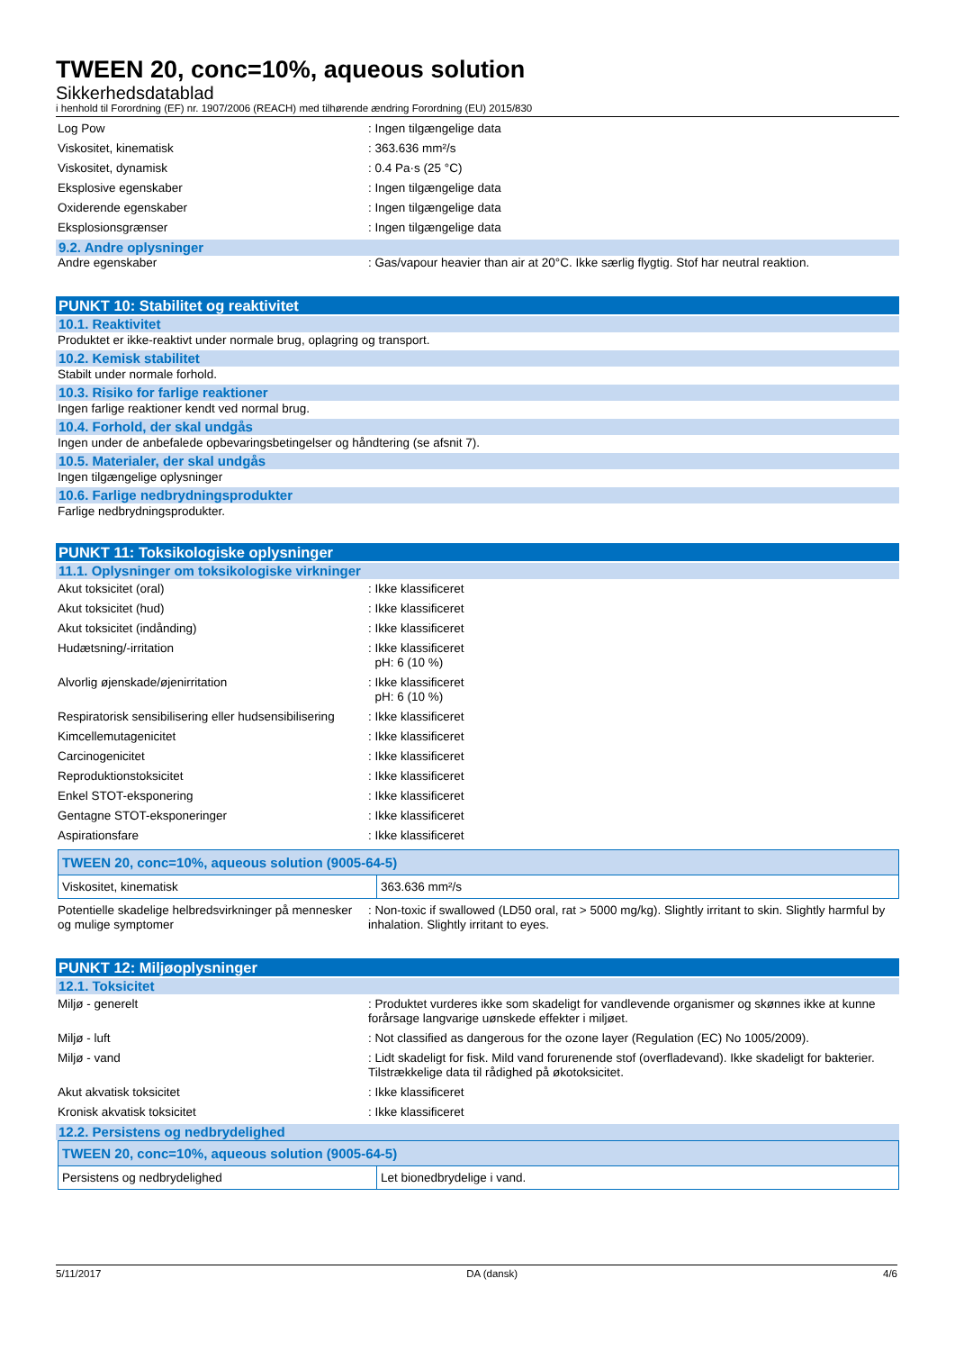TWEEN 20, conc=10%, aqueous solution
Sikkerhedsdatablad
i henhold til Forordning (EF) nr. 1907/2006 (REACH) med tilhørende ændring Forordning (EU) 2015/830
Log Pow : Ingen tilgængelige data
Viskositet, kinematisk : 363.636 mm²/s
Viskositet, dynamisk : 0.4 Pa·s (25 °C)
Eksplosive egenskaber : Ingen tilgængelige data
Oxiderende egenskaber : Ingen tilgængelige data
Eksplosionsgrænser : Ingen tilgængelige data
9.2. Andre oplysninger
Andre egenskaber : Gas/vapour heavier than air at 20°C. Ikke særlig flygtig. Stof har neutral reaktion.
PUNKT 10: Stabilitet og reaktivitet
10.1. Reaktivitet
Produktet er ikke-reaktivt under normale brug, oplagring og transport.
10.2. Kemisk stabilitet
Stabilt under normale forhold.
10.3. Risiko for farlige reaktioner
Ingen farlige reaktioner kendt ved normal brug.
10.4. Forhold, der skal undgås
Ingen under de anbefalede opbevaringsbetingelser og håndtering (se afsnit 7).
10.5. Materialer, der skal undgås
Ingen tilgængelige oplysninger
10.6. Farlige nedbrydningsprodukter
Farlige nedbrydningsprodukter.
PUNKT 11: Toksikologiske oplysninger
11.1. Oplysninger om toksikologiske virkninger
Akut toksicitet (oral) : Ikke klassificeret
Akut toksicitet (hud) : Ikke klassificeret
Akut toksicitet (indånding) : Ikke klassificeret
Hudætsning/-irritation : Ikke klassificeret
pH: 6 (10 %)
Alvorlig øjenskade/øjenirritation : Ikke klassificeret
pH: 6 (10 %)
Respiratorisk sensibilisering eller hudsensibilisering
: Ikke klassificeret
Kimcellemutagenicitet : Ikke klassificeret
Carcinogenicitet : Ikke klassificeret
Reproduktionstoksicitet : Ikke klassificeret
Enkel STOT-eksponering : Ikke klassificeret
Gentagne STOT-eksponeringer : Ikke klassificeret
Aspirationsfare : Ikke klassificeret
| TWEEN 20, conc=10%, aqueous solution (9005-64-5) | |
| --- | --- |
| Viskositet, kinematisk | 363.636 mm²/s |
Potentielle skadelige helbredsvirkninger på mennesker og mulige symptomer
: Non-toxic if swallowed (LD50 oral, rat > 5000 mg/kg). Slightly irritant to skin. Slightly harmful by inhalation. Slightly irritant to eyes.
PUNKT 12: Miljøoplysninger
12.1. Toksicitet
Miljø - generelt : Produktet vurderes ikke som skadeligt for vandlevende organismer og skønnes ikke at kunne forårsage langvarige uønskede effekter i miljøet.
Miljø - luft : Not classified as dangerous for the ozone layer (Regulation (EC) No 1005/2009).
Miljø - vand : Lidt skadeligt for fisk. Mild vand forurenende stof (overfladevand). Ikke skadeligt for bakterier. Tilstrækkelige data til rådighed på økotoksicitet.
Akut akvatisk toksicitet : Ikke klassificeret
Kronisk akvatisk toksicitet : Ikke klassificeret
12.2. Persistens og nedbrydelighed
| TWEEN 20, conc=10%, aqueous solution (9005-64-5) | |
| --- | --- |
| Persistens og nedbrydelighed | Let bionedbrydelige i vand. |
5/11/2017 DA (dansk) 4/6